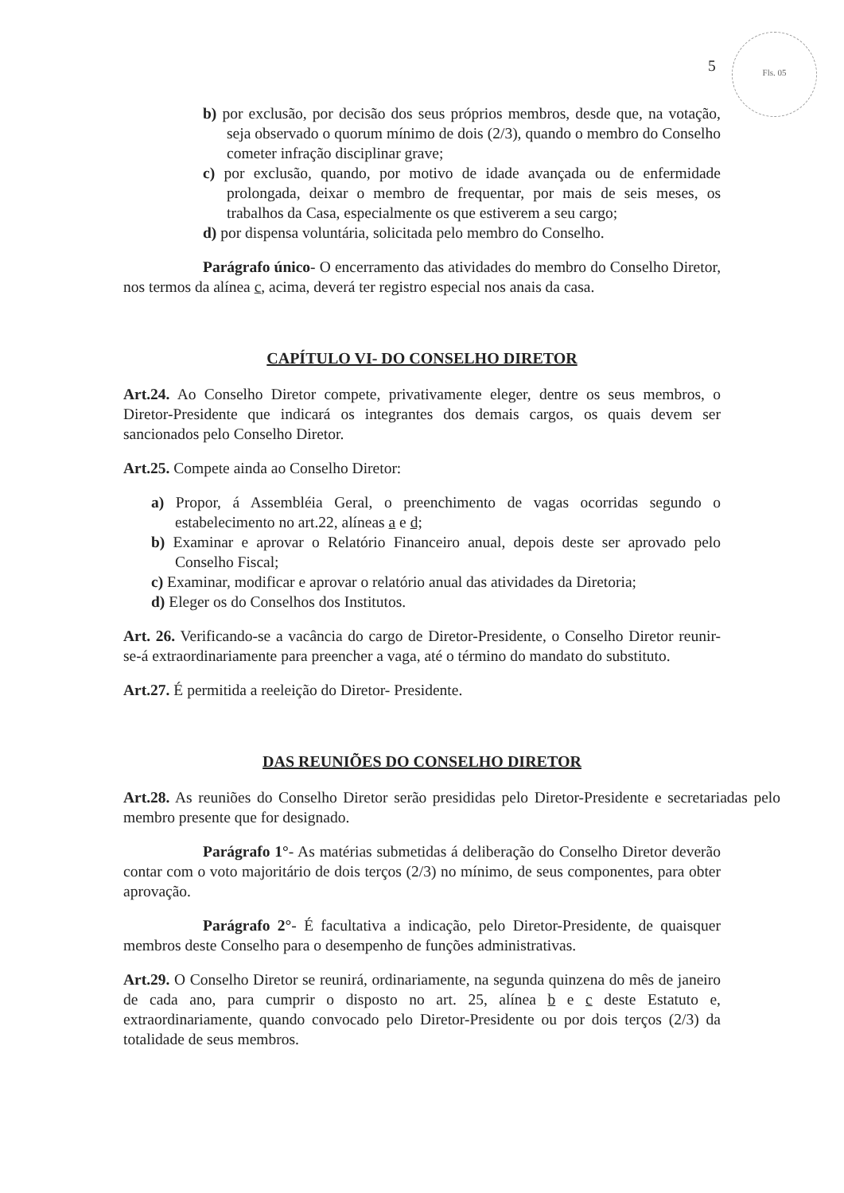5
Fls. 05
b) por exclusão, por decisão dos seus próprios membros, desde que, na votação, seja observado o quorum mínimo de dois (2/3), quando o membro do Conselho cometer infração disciplinar grave;
c) por exclusão, quando, por motivo de idade avançada ou de enfermidade prolongada, deixar o membro de frequentar, por mais de seis meses, os trabalhos da Casa, especialmente os que estiverem a seu cargo;
d) por dispensa voluntária, solicitada pelo membro do Conselho.
Parágrafo único- O encerramento das atividades do membro do Conselho Diretor, nos termos da alínea c, acima, deverá ter registro especial nos anais da casa.
CAPÍTULO VI- DO CONSELHO DIRETOR
Art.24. Ao Conselho Diretor compete, privativamente eleger, dentre os seus membros, o Diretor-Presidente que indicará os integrantes dos demais cargos, os quais devem ser sancionados pelo Conselho Diretor.
Art.25. Compete ainda ao Conselho Diretor:
a) Propor, á Assembléia Geral, o preenchimento de vagas ocorridas segundo o estabelecimento no art.22, alíneas a e d;
b) Examinar e aprovar o Relatório Financeiro anual, depois deste ser aprovado pelo Conselho Fiscal;
c) Examinar, modificar e aprovar o relatório anual das atividades da Diretoria;
d) Eleger os do Conselhos dos Institutos.
Art. 26. Verificando-se a vacância do cargo de Diretor-Presidente, o Conselho Diretor reunir-se-á extraordinariamente para preencher a vaga, até o término do mandato do substituto.
Art.27. É permitida a reeleição do Diretor- Presidente.
DAS REUNIÕES DO CONSELHO DIRETOR
Art.28. As reuniões do Conselho Diretor serão presididas pelo Diretor-Presidente e secretariadas pelo membro presente que for designado.
Parágrafo 1°- As matérias submetidas á deliberação do Conselho Diretor deverão contar com o voto majoritário de dois terços (2/3) no mínimo, de seus componentes, para obter aprovação.
Parágrafo 2°- É facultativa a indicação, pelo Diretor-Presidente, de quaisquer membros deste Conselho para o desempenho de funções administrativas.
Art.29. O Conselho Diretor se reunirá, ordinariamente, na segunda quinzena do mês de janeiro de cada ano, para cumprir o disposto no art. 25, alínea b e c deste Estatuto e, extraordinariamente, quando convocado pelo Diretor-Presidente ou por dois terços (2/3) da totalidade de seus membros.